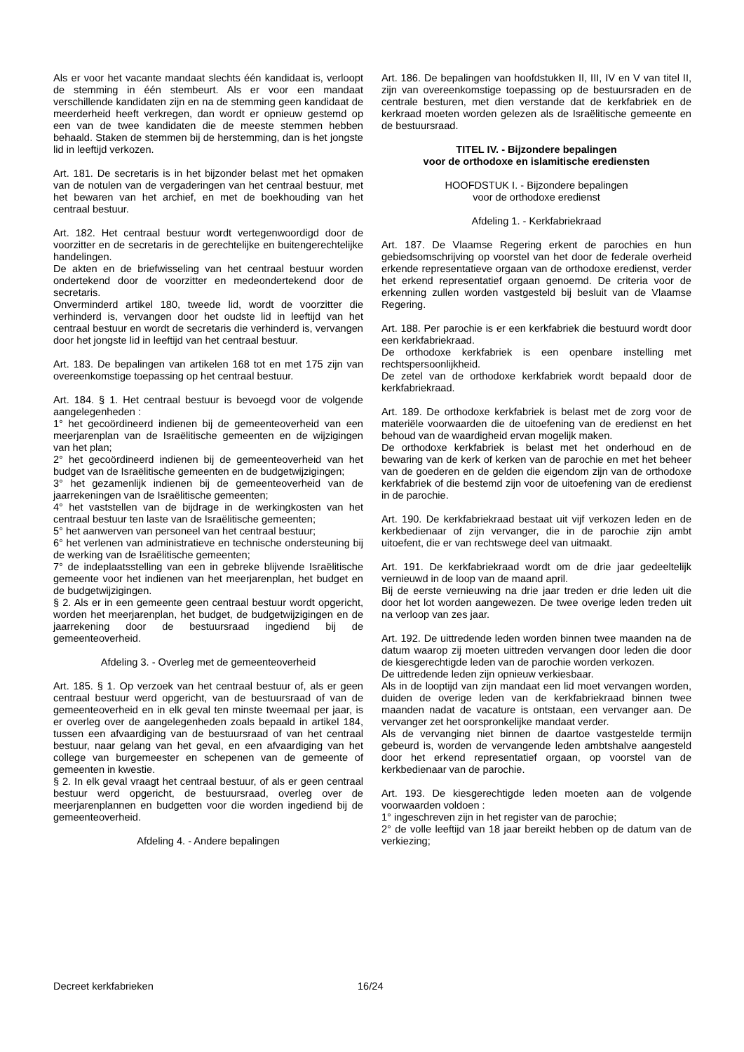Als er voor het vacante mandaat slechts één kandidaat is, verloopt de stemming in één stembeurt. Als er voor een mandaat verschillende kandidaten zijn en na de stemming geen kandidaat de meerderheid heeft verkregen, dan wordt er opnieuw gestemd op een van de twee kandidaten die de meeste stemmen hebben behaald. Staken de stemmen bij de herstemming, dan is het jongste lid in leeftijd verkozen.
Art. 181. De secretaris is in het bijzonder belast met het opmaken van de notulen van de vergaderingen van het centraal bestuur, met het bewaren van het archief, en met de boekhouding van het centraal bestuur.
Art. 182. Het centraal bestuur wordt vertegenwoordigd door de voorzitter en de secretaris in de gerechtelijke en buitengerechtelijke handelingen.
De akten en de briefwisseling van het centraal bestuur worden ondertekend door de voorzitter en medeondertekend door de secretaris.
Onverminderd artikel 180, tweede lid, wordt de voorzitter die verhinderd is, vervangen door het oudste lid in leeftijd van het centraal bestuur en wordt de secretaris die verhinderd is, vervangen door het jongste lid in leeftijd van het centraal bestuur.
Art. 183. De bepalingen van artikelen 168 tot en met 175 zijn van overeenkomstige toepassing op het centraal bestuur.
Art. 184. § 1. Het centraal bestuur is bevoegd voor de vol­gende aangelegenheden :
1° het gecoördineerd indienen bij de gemeenteoverheid van een meerjarenplan van de Israëlitische gemeenten en de wijzigingen van het plan;
2° het gecoördineerd indienen bij de gemeenteoverheid van het budget van de Israëlitische gemeenten en de budgetwijzigingen;
3° het gezamenlijk indienen bij de gemeenteoverheid van de jaarrekeningen van de Israëlitische gemeenten;
4° het vaststellen van de bijdrage in de werkingkosten van het centraal bestuur ten laste van de Israëlitische gemeenten;
5° het aanwerven van personeel van het centraal bestuur;
6° het verlenen van administratieve en technische ondersteuning bij de werking van de Israëlitische gemeenten;
7° de indeplaatsstelling van een in gebreke blijvende Israëlitische gemeente voor het indienen van het meerjarenplan, het budget en de budgetwijzigingen.
§ 2. Als er in een gemeente geen centraal bestuur wordt opgericht, worden het meerjarenplan, het budget, de budgetwijzigingen en de jaarrekening door de bestuursraad ingediend bij de gemeenteoverheid.
Afdeling 3. - Overleg met de gemeenteoverheid
Art. 185. § 1. Op verzoek van het centraal bestuur of, als er geen centraal bestuur werd opgericht, van de bestuursraad of van de gemeenteoverheid en in elk geval ten minste tweemaal per jaar, is er overleg over de aangelegenheden zoals bepaald in artikel 184, tussen een afvaardiging van de bestuursraad of van het centraal bestuur, naar gelang van het geval, en een afvaardiging van het college van burgemeester en schepenen van de gemeente of gemeenten in kwestie.
§ 2. In elk geval vraagt het centraal bestuur, of als er geen centraal bestuur werd opgericht, de bestuursraad, overleg over de meerjarenplannen en budgetten voor die worden ingediend bij de gemeenteoverheid.
Afdeling 4. - Andere bepalingen
Art. 186. De bepalingen van hoofdstukken II, III, IV en V van titel II, zijn van overeenkomstige toepassing op de bestuursraden en de centrale besturen, met dien verstande dat de kerkfabriek en de kerkraad moeten worden gelezen als de Israëlitische gemeente en de bestuursraad.
TITEL IV. - Bijzondere bepalingen
voor de orthodoxe en islamitische erediensten
HOOFDSTUK I. - Bijzondere bepalingen
voor de orthodoxe eredienst
Afdeling 1. - Kerkfabriekraad
Art. 187. De Vlaamse Regering erkent de parochies en hun gebiedsomschrijving op voorstel van het door de federale overheid erkende representatieve orgaan van de orthodoxe eredienst, verder het erkend representatief orgaan genoemd. De criteria voor de erkenning zullen worden vastgesteld bij besluit van de Vlaamse Regering.
Art. 188. Per parochie is er een kerkfabriek die bestuurd wordt door een kerkfabriekraad.
De orthodoxe kerkfabriek is een openbare instelling met rechtspersoonlijkheid.
De zetel van de orthodoxe kerkfabriek wordt bepaald door de kerkfabriekraad.
Art. 189. De orthodoxe kerkfabriek is belast met de zorg voor de materiële voorwaarden die de uitoefening van de eredienst en het behoud van de waardigheid ervan mogelijk maken.
De orthodoxe kerkfabriek is belast met het onderhoud en de bewaring van de kerk of kerken van de parochie en met het beheer van de goederen en de gelden die eigendom zijn van de orthodoxe kerkfabriek of die bestemd zijn voor de uitoefening van de eredienst in de parochie.
Art. 190. De kerkfabriekraad bestaat uit vijf verkozen leden en de kerkbedienaar of zijn vervanger, die in de parochie zijn ambt uitoefent, die er van rechtswege deel van uitmaakt.
Art. 191. De kerkfabriekraad wordt om de drie jaar gedeel­telijk vernieuwd in de loop van de maand april.
Bij de eerste vernieuwing na drie jaar treden er drie leden uit die door het lot worden aangewezen. De twee overige leden treden uit na verloop van zes jaar.
Art. 192. De uittredende leden worden binnen twee maanden na de datum waarop zij moeten uittreden vervangen door leden die door de kiesgerechtigde leden van de parochie worden verkozen.
De uittredende leden zijn opnieuw verkiesbaar.
Als in de looptijd van zijn mandaat een lid moet vervangen worden, duiden de overige leden van de kerkfabriekraad binnen twee maanden nadat de vacature is ontstaan, een vervanger aan. De vervanger zet het oorspronkelijke mandaat verder.
Als de vervanging niet binnen de daartoe vastgestelde termijn gebeurd is, worden de vervangende leden ambtshalve aangesteld door het erkend representatief orgaan, op voorstel van de kerkbedienaar van de parochie.
Art. 193. De kiesgerechtigde leden moeten aan de volgende voorwaarden voldoen :
1° ingeschreven zijn in het register van de parochie;
2° de volle leeftijd van 18 jaar bereikt hebben op de datum van de verkiezing;
Decreet kerkfabrieken 16/24